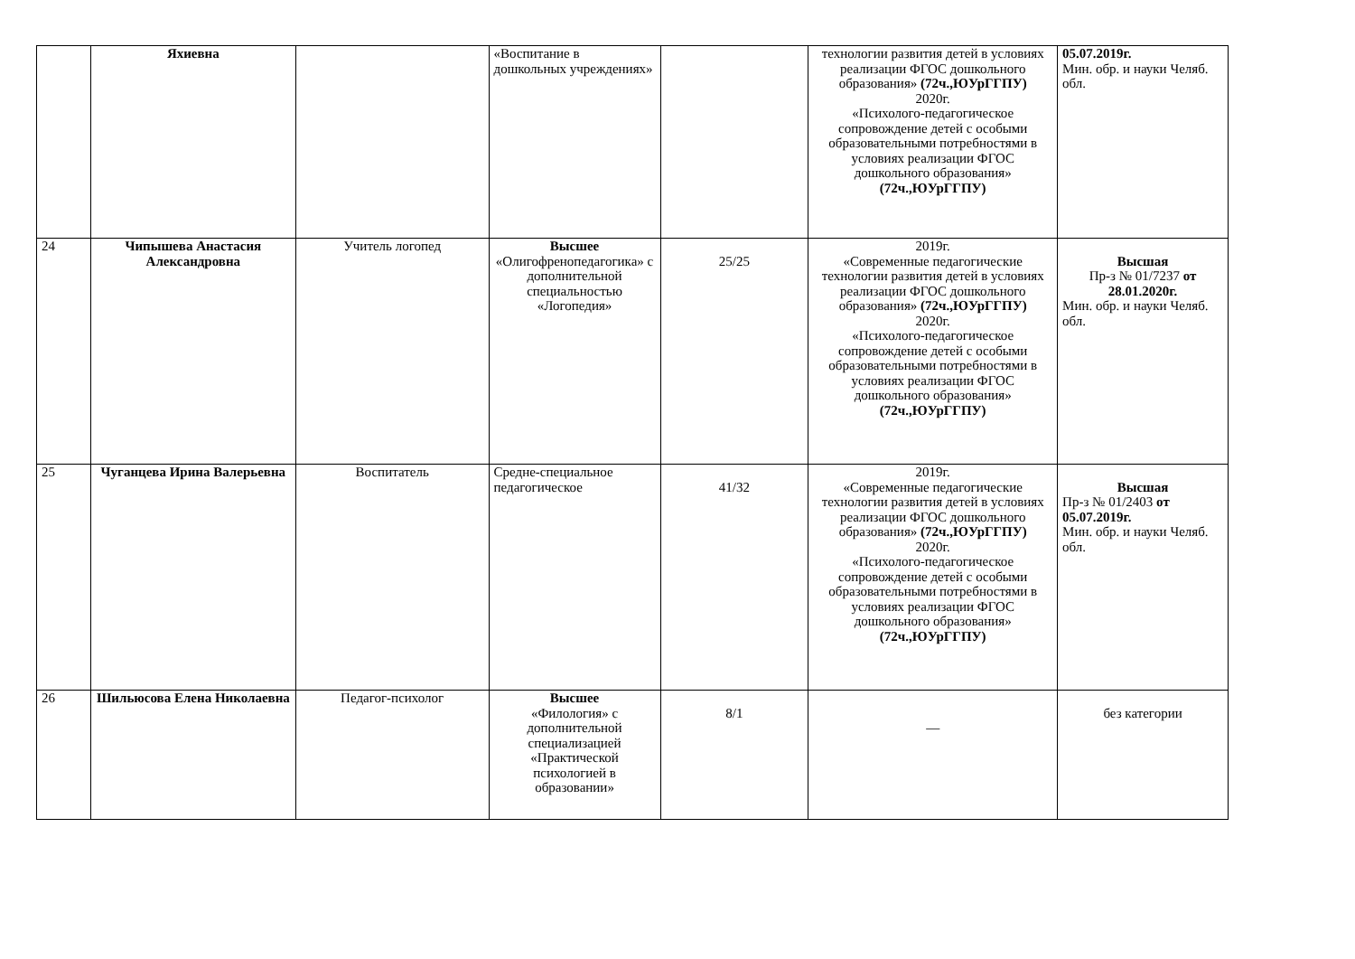| | Яхиевна | | «Воспитание в дошкольных учреждениях» | | технологии развития детей в условиях реализации ФГОС дошкольного образования» (72ч.,ЮУрГГПУ) 2020г. «Психолого-педагогическое сопровождение детей с особыми образовательными потребностями в условиях реализации ФГОС дошкольного образования» (72ч.,ЮУрГГПУ) | 05.07.2019г. Мин. обр. и науки Челяб. обл. |
| 24 | Чипышева Анастасия Александровна | Учитель логопед | Высшее «Олигофренопедагогика» с дополнительной специальностью «Логопедия» | 25/25 | 2019г. «Современные педагогические технологии развития детей в условиях реализации ФГОС дошкольного образования» (72ч.,ЮУрГГПУ) 2020г. «Психолого-педагогическое сопровождение детей с особыми образовательными потребностями в условиях реализации ФГОС дошкольного образования» (72ч.,ЮУрГГПУ) | Высшая Пр-з № 01/7237 от 28.01.2020г. Мин. обр. и науки Челяб. обл. |
| 25 | Чуганцева Ирина Валерьевна | Воспитатель | Средне-специальное педагогическое | 41/32 | 2019г. «Современные педагогические технологии развития детей в условиях реализации ФГОС дошкольного образования» (72ч.,ЮУрГГПУ) 2020г. «Психолого-педагогическое сопровождение детей с особыми образовательными потребностями в условиях реализации ФГОС дошкольного образования» (72ч.,ЮУрГГПУ) | Высшая Пр-з № 01/2403 от 05.07.2019г. Мин. обр. и науки Челяб. обл. |
| 26 | Шильюсова Елена Николаевна | Педагог-психолог | Высшее «Филология» с дополнительной специализацией «Практической психологией в образовании» | 8/1 | — | без категории |